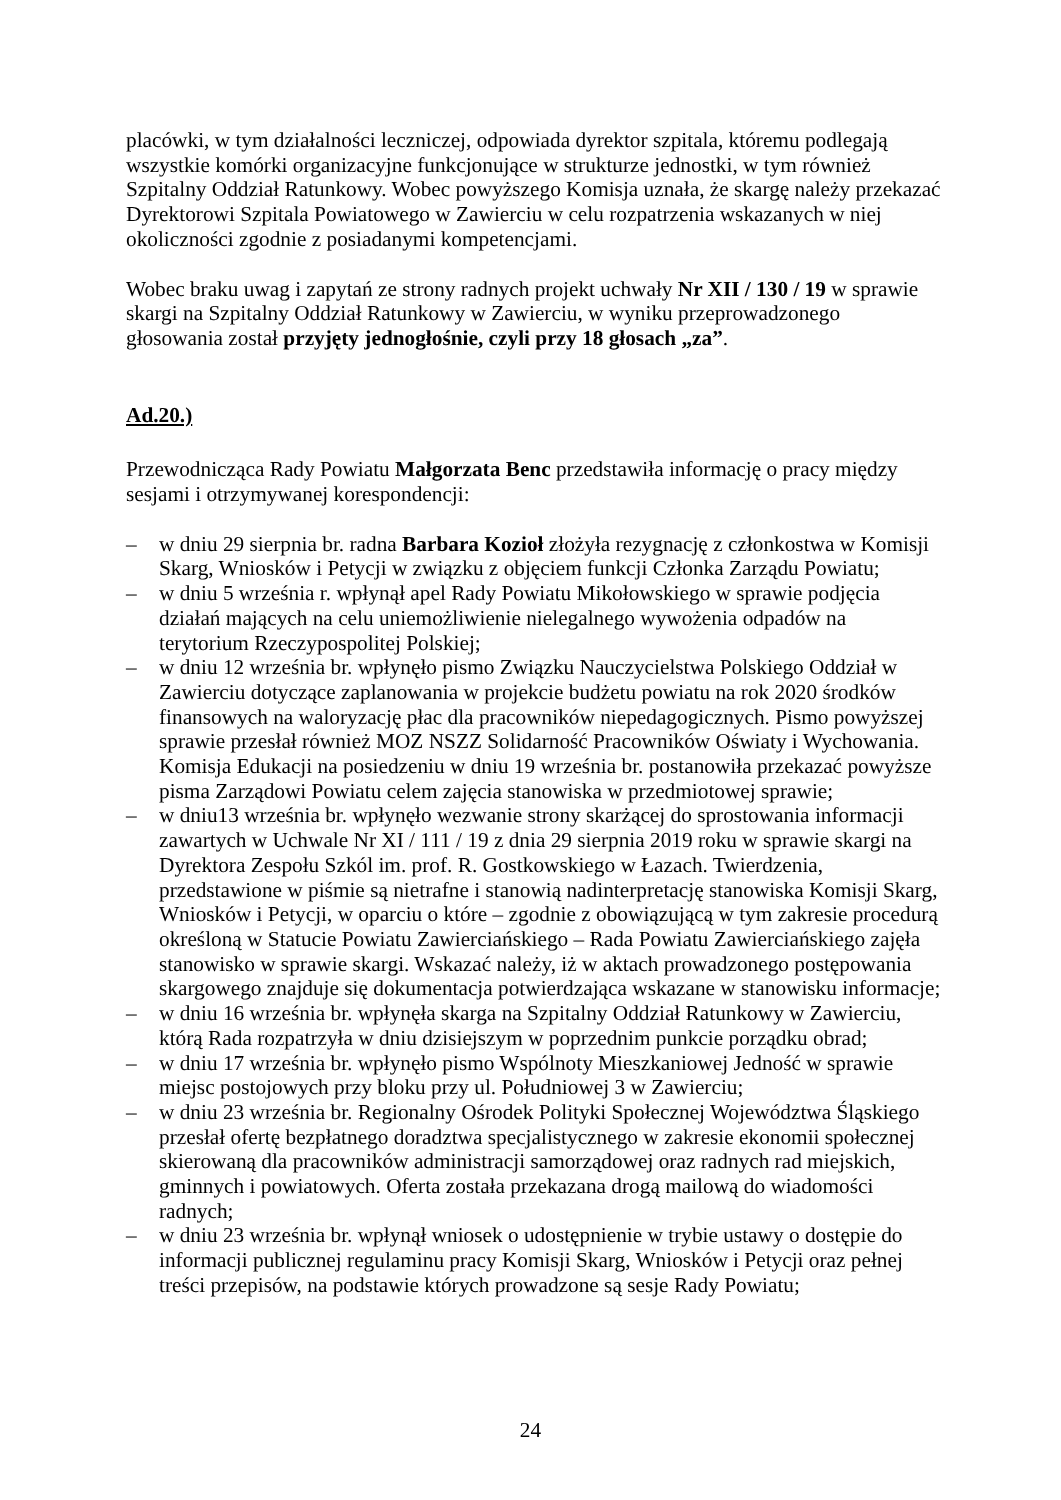placówki, w tym działalności leczniczej, odpowiada dyrektor szpitala, któremu podlegają wszystkie komórki organizacyjne funkcjonujące w strukturze jednostki, w tym również Szpitalny Oddział Ratunkowy. Wobec powyższego Komisja uznała, że skargę należy przekazać Dyrektorowi Szpitala Powiatowego w Zawierciu w celu rozpatrzenia wskazanych w niej okoliczności zgodnie z posiadanymi kompetencjami.
Wobec braku uwag i zapytań ze strony radnych projekt uchwały Nr XII / 130 / 19 w sprawie skargi na Szpitalny Oddział Ratunkowy w Zawierciu, w wyniku przeprowadzonego głosowania został przyjęty jednogłośnie, czyli przy 18 głosach „za”.
Ad.20.)
Przewodnicząca Rady Powiatu Małgorzata Benc przedstawiła informację o pracy między sesjami i otrzymywanej korespondencji:
– w dniu 29 sierpnia br. radna Barbara Kozioł złożyła rezygnację z członkostwa w Komisji Skarg, Wniosków i Petycji w związku z objęciem funkcji Członka Zarządu Powiatu;
– w dniu 5 września r. wpłynął apel Rady Powiatu Mikołowskiego w sprawie podjęcia działań mających na celu uniemożliwienie nielegalnego wywożenia odpadów na terytorium Rzeczypospolitej Polskiej;
– w dniu 12 września br. wpłynęło pismo Związku Nauczycielstwa Polskiego Oddział w Zawierciu dotyczące zaplanowania w projekcie budżetu powiatu na rok 2020 środków finansowych na waloryzację płac dla pracowników niepedagogicznych. Pismo powyższej sprawie przesłał również MOZ NSZZ Solidarność Pracowników Oświaty i Wychowania. Komisja Edukacji na posiedzeniu w dniu 19 września br. postanowiła przekazać powyższe pisma Zarządowi Powiatu celem zajęcia stanowiska w przedmiotowej sprawie;
– w dniu13 września br. wpłynęło wezwanie strony skarżącej do sprostowania informacji zawartych w Uchwale Nr XI / 111 / 19 z dnia 29 sierpnia 2019 roku w sprawie skargi na Dyrektora Zespołu Szkól im. prof. R. Gostkowskiego w Łazach. Twierdzenia, przedstawione w piśmie są nietrafne i stanowią nadinterpretację stanowiska Komisji Skarg, Wniosków i Petycji, w oparciu o które – zgodnie z obowiązującą w tym zakresie procedurą określoną w Statucie Powiatu Zawierciańskiego – Rada Powiatu Zawierciańskiego zajęła stanowisko w sprawie skargi. Wskazać należy, iż w aktach prowadzonego postępowania skargowego znajduje się dokumentacja potwierdzająca wskazane w stanowisku informacje;
– w dniu 16 września br. wpłynęła skarga na Szpitalny Oddział Ratunkowy w Zawierciu, którą Rada rozpatrzyła w dniu dzisiejszym w poprzednim punkcie porządku obrad;
– w dniu 17 września br. wpłynęło pismo Wspólnoty Mieszkaniowej Jedność w sprawie miejsc postojowych przy bloku przy ul. Południowej 3 w Zawierciu;
– w dniu 23 września br. Regionalny Ośrodek Polityki Społecznej Województwa Śląskiego przesłał ofertę bezpłatnego doradztwa specjalistycznego w zakresie ekonomii społecznej skierowaną dla pracowników administracji samorządowej oraz radnych rad miejskich, gminnych i powiatowych. Oferta została przekazana drogą mailową do wiadomości radnych;
– w dniu 23 września br. wpłynął wniosek o udostępnienie w trybie ustawy o dostępie do informacji publicznej regulaminu pracy Komisji Skarg, Wniosków i Petycji oraz pełnej treści przepisów, na podstawie których prowadzone są sesje Rady Powiatu;
24